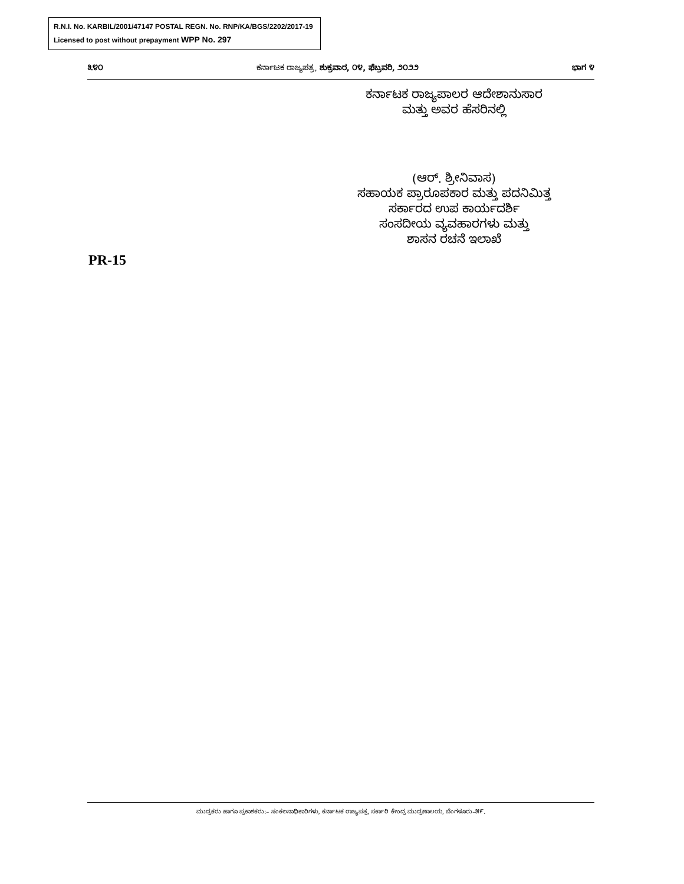R.N.I. No. KARBIL/2001/47147 POSTAL REGN. No. RNP/KA/BGS/2202/2017-19
Licensed to post without prepayment WPP No. 297
೩೪೦ ಕರ್ನಾಟಕ ರಾಜ್ಯಪತ್ರ, ಶುಕ್ರವಾರ, ೦೪, ಫೆಬ್ರವರಿ, ೨೦೨೨ ಭಾಗ ೪
ಕರ್ನಾಟಕ ರಾಜ್ಯಪಾಲರ ಆದೇಶಾನುಸಾರ
ಮತ್ತು ಅವರ ಹೆಸರಿನಲ್ಲಿ
(ಆರ್. ಶ್ರೀನಿವಾಸ)
ಸಹಾಯಕ ಪ್ರಾರೂಪಕಾರ ಮತ್ತು ಪದನಿಮಿತ್ತ
ಸರ್ಕಾರದ ಉಪ ಕಾರ್ಯದರ್ಶಿ
ಸಂಸದೀಯ ವ್ಯವಹಾರಗಳು ಮತ್ತು
ಶಾಸನ ರಚನೆ ಇಲಾಖೆ
PR-15
ಮುದ್ರಕರು ಹಾಗೂ ಪ್ರಕಾಶಕರು:– ಸಂಕಲನಾಧಿಕಾರಿಗಳು, ಕರ್ನಾಟಕ ರಾಜ್ಯಪತ್ರ, ಸರ್ಕಾರಿ ಕೇಂದ್ರ ಮುದ್ರಣಾಲಯ, ಬೆಂಗಳೂರು–೫೯.